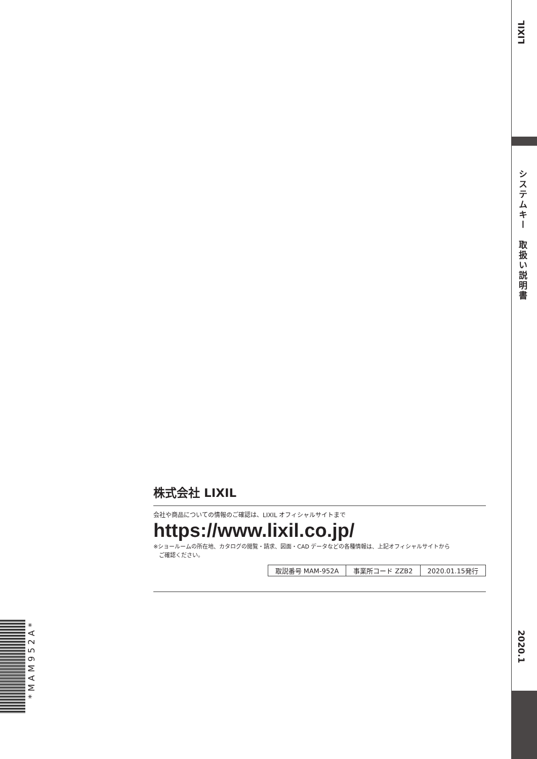LIXIL
システムキー　取扱い説明書
2020.1
株式会社 LIXIL
会社や商品についての情報のご確認は、LIXIL オフィシャルサイトまで
https://www.lixil.co.jp/
※ショールームの所在地、カタログの閲覧・請求、図面・CAD データなどの各種情報は、上記オフィシャルサイトから
　ご確認ください。
| 取説番号 MAM-952A | 事業所コード ZZB2 | 2020.01.15発行 |
*MAM952A*